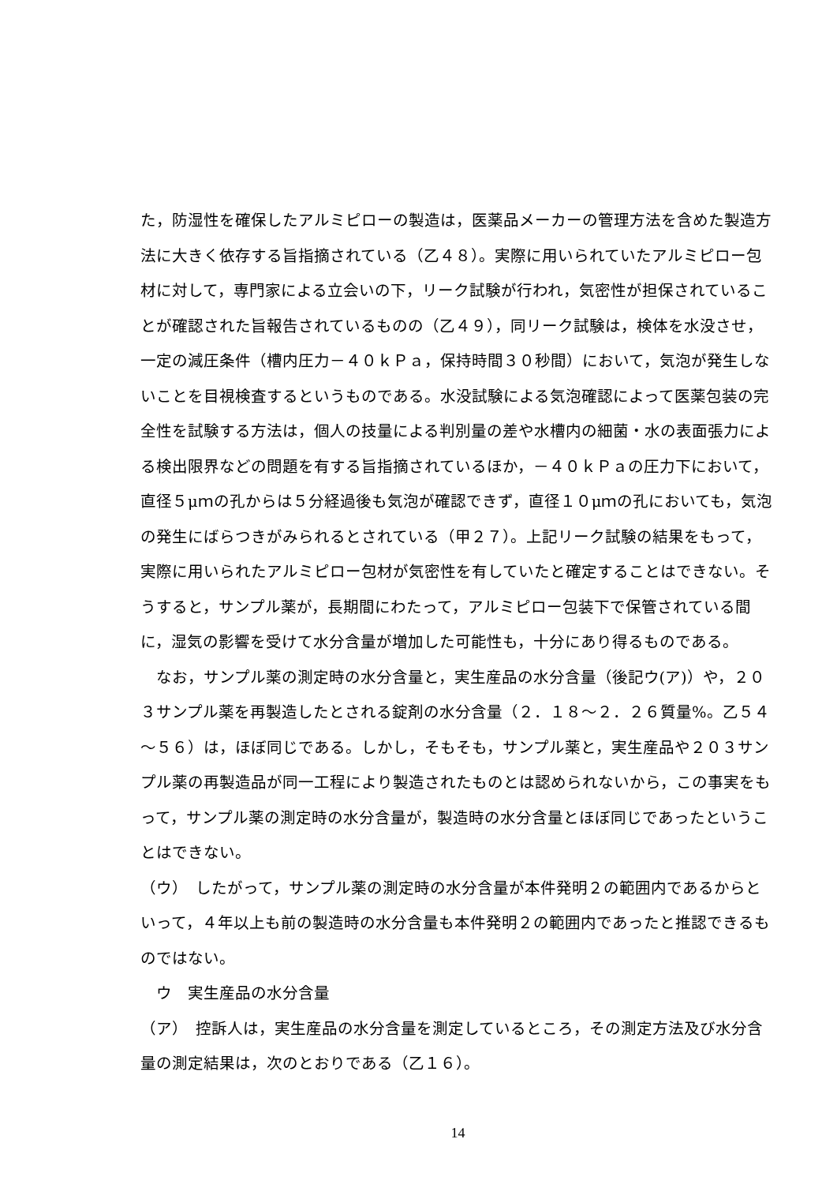た，防湿性を確保したアルミピローの製造は，医薬品メーカーの管理方法を含めた製造方法に大きく依存する旨指摘されている（乙４８）。実際に用いられていたアルミピロー包材に対して，専門家による立会いの下，リーク試験が行われ，気密性が担保されていることが確認された旨報告されているものの（乙４９），同リーク試験は，検体を水没させ，一定の減圧条件（槽内圧力－４０ｋＰａ，保持時間３０秒間）において，気泡が発生しないことを目視検査するというものである。水没試験による気泡確認によって医薬包装の完全性を試験する方法は，個人の技量による判別量の差や水槽内の細菌・水の表面張力による検出限界などの問題を有する旨指摘されているほか，－４０ｋＰａの圧力下において，直径５μｍの孔からは５分経過後も気泡が確認できず，直径１０μｍの孔においても，気泡の発生にばらつきがみられるとされている（甲２７）。上記リーク試験の結果をもって，実際に用いられたアルミピロー包材が気密性を有していたと確定することはできない。そうすると，サンプル薬が，長期間にわたって，アルミピロー包装下で保管されている間に，湿気の影響を受けて水分含量が増加した可能性も，十分にあり得るものである。
なお，サンプル薬の測定時の水分含量と，実生産品の水分含量（後記ウ(ア)）や，２０３サンプル薬を再製造したとされる錠剤の水分含量（２．１８～２．２６質量%。乙５４～５６）は，ほぼ同じである。しかし，そもそも，サンプル薬と，実生産品や２０３サンプル薬の再製造品が同一工程により製造されたものとは認められないから，この事実をもって，サンプル薬の測定時の水分含量が，製造時の水分含量とほぼ同じであったということはできない。
（ウ）　したがって，サンプル薬の測定時の水分含量が本件発明２の範囲内であるからといって，４年以上も前の製造時の水分含量も本件発明２の範囲内であったと推認できるものではない。
ウ　実生産品の水分含量
（ア）　控訴人は，実生産品の水分含量を測定しているところ，その測定方法及び水分含量の測定結果は，次のとおりである（乙１６）。
14